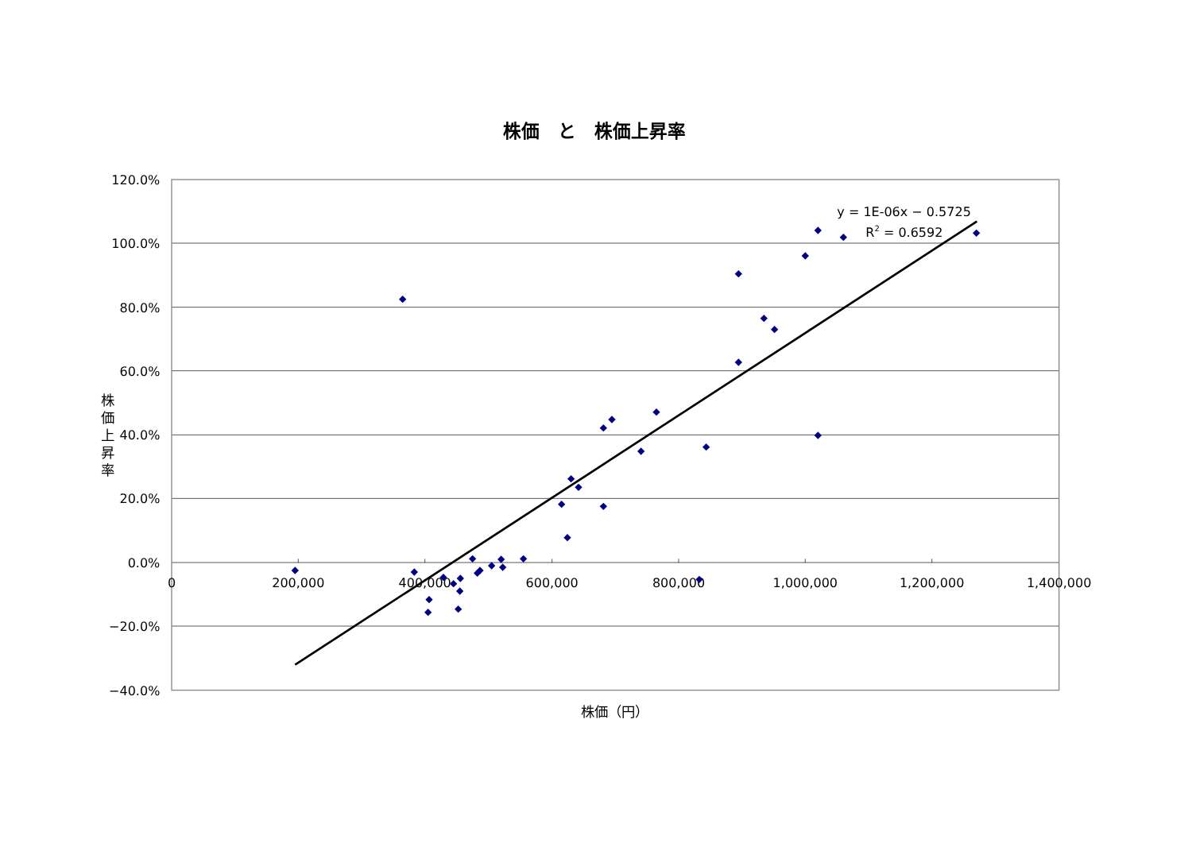株価　と　株価上昇率
120.0%
100.0%
80.0%
60.0%
40.0%
20.0%
0.0%
−20.0%
−40.0%
0
200,000
400,000
600,000
800,000
1,000,000
1,200,000
1,400,000
株
価
上
昇
率
株価（円）
y = 1E-06x − 0.5725
R2 = 0.6592